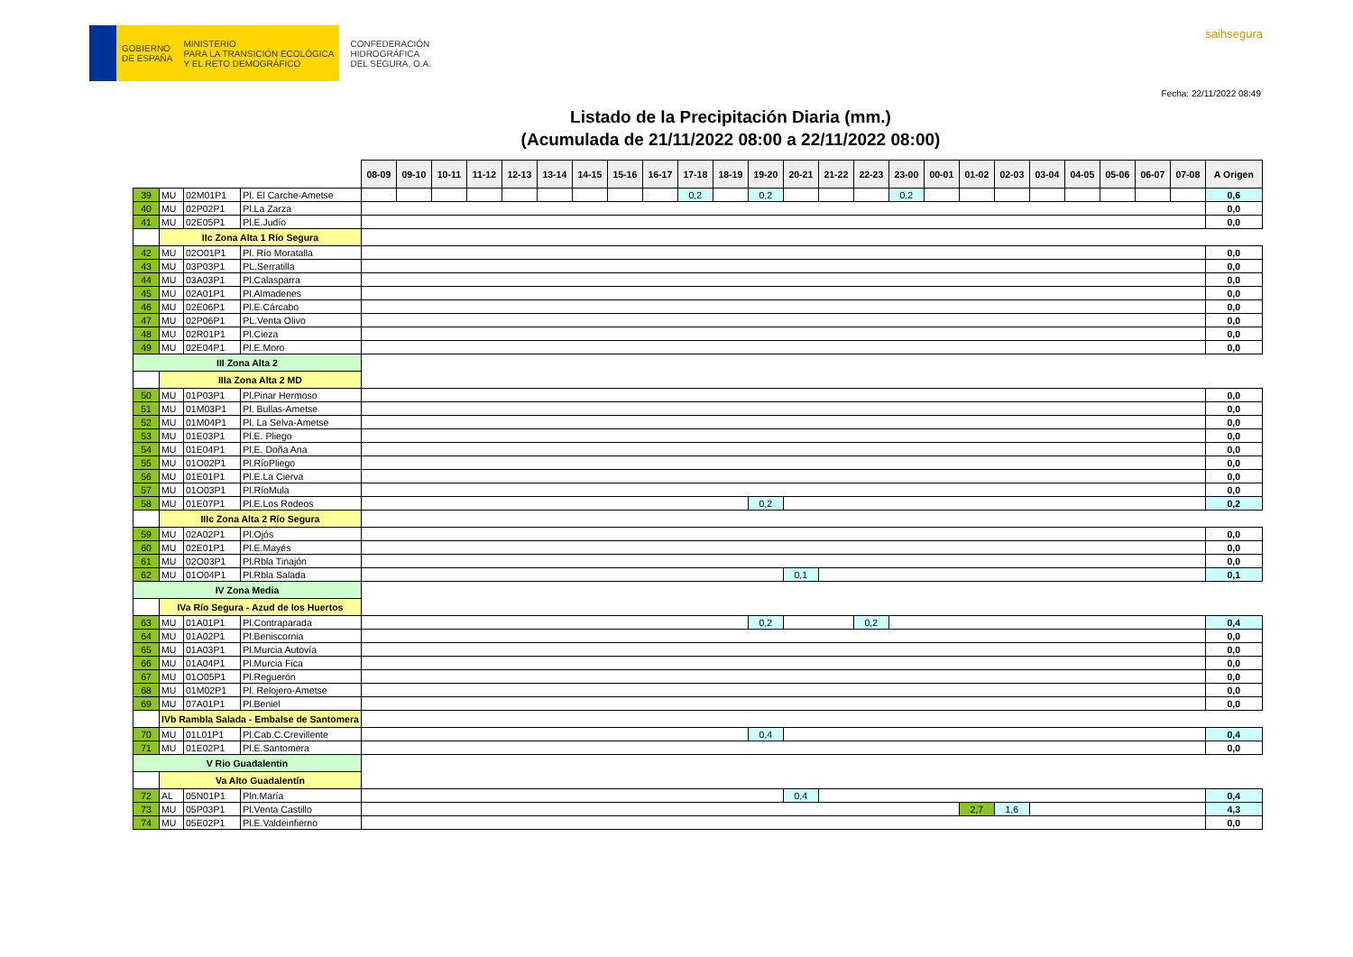GOBIERNO
DE ESPAÑA
MINISTERIO
PARA LA TRANSICIÓN ECOLÓGICA
Y EL RETO DEMOGRÁFICO
CONFEDERACIÓN
HIDROGRÁFICA
DEL SEGURA, O.A.
saihsegura
Fecha: 22/11/2022 08:49
Listado de la Precipitación Diaria (mm.)
(Acumulada de 21/11/2022 08:00 a 22/11/2022 08:00)
| | | | | 08-09 | 09-10 | 10-11 | 11-12 | 12-13 | 13-14 | 14-15 | 15-16 | 16-17 | 17-18 | 18-19 | 19-20 | 20-21 | 21-22 | 22-23 | 23-00 | 00-01 | 01-02 | 02-03 | 03-04 | 04-05 | 05-06 | 06-07 | 07-08 | A Origen |
| 39 | MU | 02M01P1 | Pl. El Carche-Ametse | | | | | | | | | | 0,2 | | 0,2 | | | | 0,2 | | | | | | | | | 0,6 |
| 40 | MU | 02P02P1 | Pl.La Zarza | | | | | | | | | | | | | | | | | | | | | | | | | 0,0 |
| 41 | MU | 02E05P1 | Pl.E.Judío | | | | | | | | | | | | | | | | | | | | | | | | | 0,0 |
| | IIc Zona Alta 1 Río Segura | | | | | | | | | | | | | | | | | | | | | | | | | | | |
| 42 | MU | 02O01P1 | Pl. Río Moratalla | | | | | | | | | | | | | | | | | | | | | | | | | 0,0 |
| 43 | MU | 03P03P1 | PL.Serratilla | | | | | | | | | | | | | | | | | | | | | | | | | 0,0 |
| 44 | MU | 03A03P1 | Pl.Calasparra | | | | | | | | | | | | | | | | | | | | | | | | | 0,0 |
| 45 | MU | 02A01P1 | Pl.Almadenes | | | | | | | | | | | | | | | | | | | | | | | | | 0,0 |
| 46 | MU | 02E06P1 | Pl.E.Cárcabo | | | | | | | | | | | | | | | | | | | | | | | | | 0,0 |
| 47 | MU | 02P06P1 | PL.Venta Olivo | | | | | | | | | | | | | | | | | | | | | | | | | 0,0 |
| 48 | MU | 02R01P1 | Pl.Cieza | | | | | | | | | | | | | | | | | | | | | | | | | 0,0 |
| 49 | MU | 02E04P1 | Pl.E.Moro | | | | | | | | | | | | | | | | | | | | | | | | | 0,0 |
| III Zona Alta 2 | | | | | | | | | | | | | | | | | | | | | | | | | | | | |
| | IIIa Zona Alta 2 MD | | | | | | | | | | | | | | | | | | | | | | | | | | | |
| 50 | MU | 01P03P1 | Pl.Pinar Hermoso | | | | | | | | | | | | | | | | | | | | | | | | | 0,0 |
| 51 | MU | 01M03P1 | Pl. Bullas-Ametse | | | | | | | | | | | | | | | | | | | | | | | | | 0,0 |
| 52 | MU | 01M04P1 | Pl. La Selva-Ametse | | | | | | | | | | | | | | | | | | | | | | | | | 0,0 |
| 53 | MU | 01E03P1 | Pl.E. Pliego | | | | | | | | | | | | | | | | | | | | | | | | | 0,0 |
| 54 | MU | 01E04P1 | Pl.E. Doña Ana | | | | | | | | | | | | | | | | | | | | | | | | | 0,0 |
| 55 | MU | 01O02P1 | Pl.RíoPliego | | | | | | | | | | | | | | | | | | | | | | | | | 0,0 |
| 56 | MU | 01E01P1 | Pl.E.La Cierva | | | | | | | | | | | | | | | | | | | | | | | | | 0,0 |
| 57 | MU | 01O03P1 | Pl.RíoMula | | | | | | | | | | | | | | | | | | | | | | | | | 0,0 |
| 58 | MU | 01E07P1 | Pl.E.Los Rodeos | | | | | | | | | | | | 0,2 | | | | | | | | | | | | | 0,2 |
| | IIIc Zona Alta 2 Río Segura | | | | | | | | | | | | | | | | | | | | | | | | | | | |
| 59 | MU | 02A02P1 | Pl.Ojós | | | | | | | | | | | | | | | | | | | | | | | | | 0,0 |
| 60 | MU | 02E01P1 | Pl.E.Mayés | | | | | | | | | | | | | | | | | | | | | | | | | 0,0 |
| 61 | MU | 02O03P1 | Pl.Rbla Tinajón | | | | | | | | | | | | | | | | | | | | | | | | | 0,0 |
| 62 | MU | 01O04P1 | Pl.Rbla Salada | | | | | | | | | | | | | 0,1 | | | | | | | | | | | | 0,1 |
| IV Zona Media | | | | | | | | | | | | | | | | | | | | | | | | | | | | |
| | IVa Río Segura - Azud de los Huertos | | | | | | | | | | | | | | | | | | | | | | | | | | | |
| 63 | MU | 01A01P1 | Pl.Contraparada | | | | | | | | | | | | 0,2 | | | 0,2 | | | | | | | | | | 0,4 |
| 64 | MU | 01A02P1 | Pl.Beniscornia | | | | | | | | | | | | | | | | | | | | | | | | | 0,0 |
| 65 | MU | 01A03P1 | Pl.Murcia Autovía | | | | | | | | | | | | | | | | | | | | | | | | | 0,0 |
| 66 | MU | 01A04P1 | Pl.Murcia Fica | | | | | | | | | | | | | | | | | | | | | | | | | 0,0 |
| 67 | MU | 01O05P1 | Pl.Reguerón | | | | | | | | | | | | | | | | | | | | | | | | | 0,0 |
| 68 | MU | 01M02P1 | Pl. Relojero-Ametse | | | | | | | | | | | | | | | | | | | | | | | | | 0,0 |
| 69 | MU | 07A01P1 | Pl.Beniel | | | | | | | | | | | | | | | | | | | | | | | | | 0,0 |
| | IVb Rambla Salada - Embalse de Santomera | | | | | | | | | | | | | | | | | | | | | | | | | | | |
| 70 | MU | 01L01P1 | Pl.Cab.C.Crevillente | | | | | | | | | | | | 0,4 | | | | | | | | | | | | | 0,4 |
| 71 | MU | 01E02P1 | Pl.E.Santomera | | | | | | | | | | | | | | | | | | | | | | | | | 0,0 |
| V Rio Guadalentin | | | | | | | | | | | | | | | | | | | | | | | | | | | | |
| | Va Alto Guadalentín | | | | | | | | | | | | | | | | | | | | | | | | | | | |
| 72 | AL | 05N01P1 | Pln.María | | | | | | | | | | | | | 0,4 | | | | | | | | | | | | 0,4 |
| 73 | MU | 05P03P1 | Pl.Venta Castillo | | | | | | | | | | | | | | | | | | 2,7 | 1,6 | | | | | | 4,3 |
| 74 | MU | 05E02P1 | Pl.E.Valdeinfierno | | | | | | | | | | | | | | | | | | | | | | | | | 0,0 |